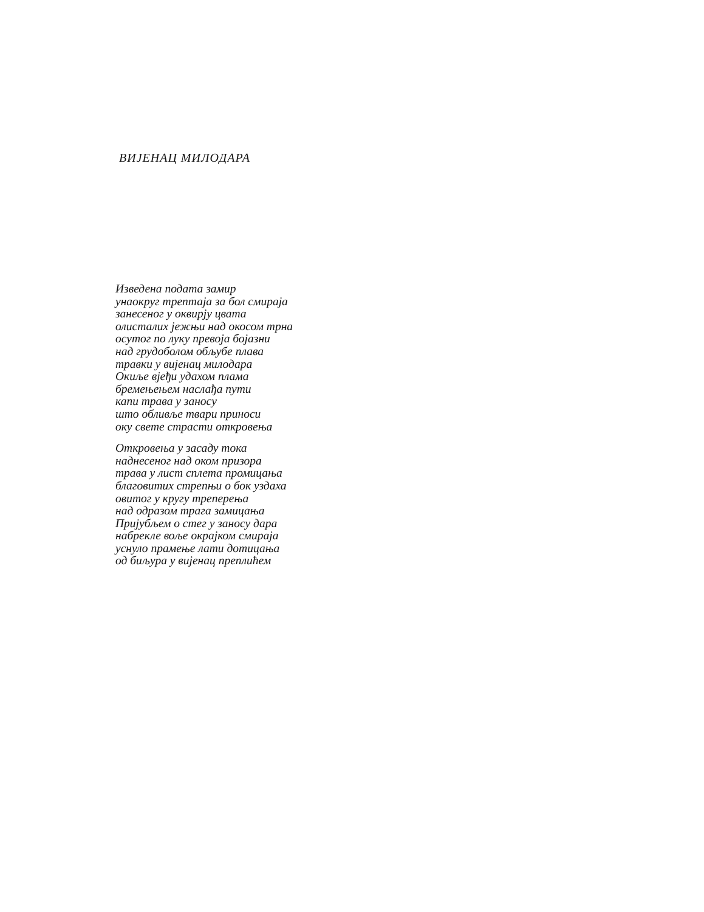ВИЈЕНАЦ МИЛОДАРА
Изведена подата замир
унаокруг трептаја за бол смираја
занесеног у оквирју цвата
олисталих јежњи над окосом трна
осутог по луку превоја бојазни
над грудоболом обљубе плава
травки у вијенац милодара
Окиље вјеђи удахом плама
бремењењем наслађа пути
капи трава у заносу
што обливље твари приноси
оку свете страсти откровења
Откровења у засаду тока
наднесеног над оком призора
трава у лист сплета промицања
благовитих стрепњи о бок уздаха
овитог у кругу треперења
над одразом трага замицања
Пријубљем о стег у заносу дара
набрекле воље окрајком смираја
уснуло прамење лати дотицања
од биљура у вијенац преплићем